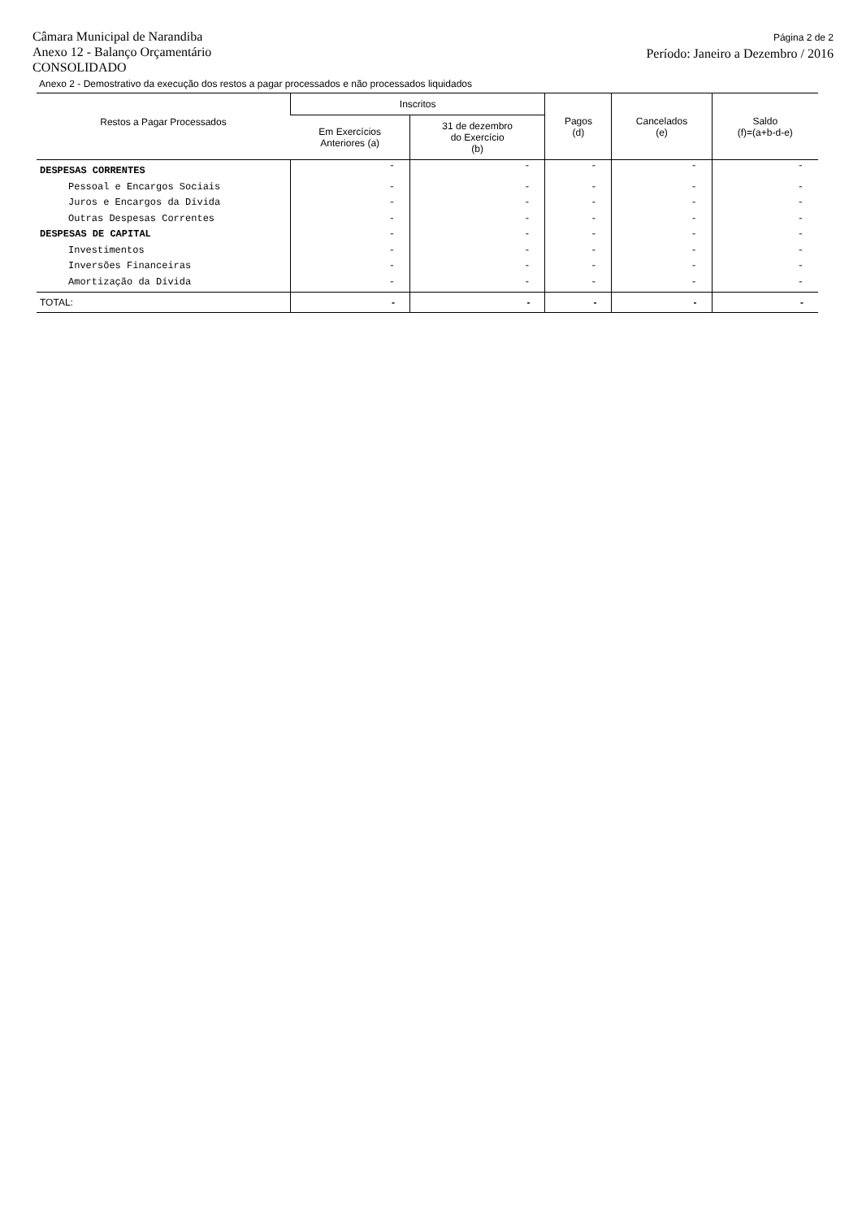Câmara Municipal de Narandiba
Anexo 12 - Balanço Orçamentário
CONSOLIDADO
Página 2 de 2
Período: Janeiro a Dezembro / 2016
Anexo 2 - Demostrativo da execução dos restos a pagar processados e não processados liquidados
| Restos a Pagar Processados | Inscritos | | Pagos (d) | Cancelados (e) | Saldo (f)=(a+b-d-e) |
| --- | --- | --- | --- | --- | --- |
| | Em Exercícios Anteriores (a) | 31 de dezembro do Exercício (b) | | | |
| DESPESAS CORRENTES | - | - | - | - | - |
| Pessoal e Encargos Sociais | - | - | - | - | - |
| Juros e Encargos da Dívida | - | - | - | - | - |
| Outras Despesas Correntes | - | - | - | - | - |
| DESPESAS DE CAPITAL | - | - | - | - | - |
| Investimentos | - | - | - | - | - |
| Inversões Financeiras | - | - | - | - | - |
| Amortização da Dívida | - | - | - | - | - |
| TOTAL: | - | - | - | - | - |